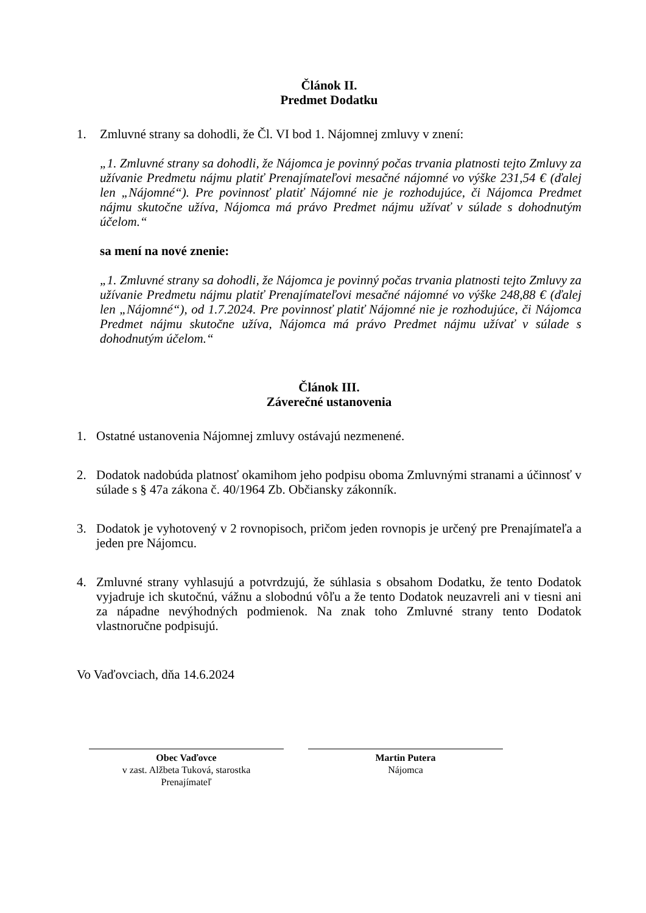Článok II.
Predmet Dodatku
1. Zmluvné strany sa dohodli, že Čl. VI bod 1. Nájomnej zmluvy v znení:
„1. Zmluvné strany sa dohodli, že Nájomca je povinný počas trvania platnosti tejto Zmluvy za užívanie Predmetu nájmu platiť Prenajímateľovi mesačné nájomné vo výške 231,54 € (ďalej len „Nájomné“). Pre povinnosť platiť Nájomné nie je rozhodujúce, či Nájomca Predmet nájmu skutočne užíva, Nájomca má právo Predmet nájmu užívať v súlade s dohodnutým účelom.“
sa mení na nové znenie:
„1. Zmluvné strany sa dohodli, že Nájomca je povinný počas trvania platnosti tejto Zmluvy za užívanie Predmetu nájmu platiť Prenajímateľovi mesačné nájomné vo výške 248,88 € (ďalej len „Nájomné“), od 1.7.2024. Pre povinnosť platiť Nájomné nie je rozhodujúce, či Nájomca Predmet nájmu skutočne užíva, Nájomca má právo Predmet nájmu užívať v súlade s dohodnutým účelom.“
Článok III.
Záverečné ustanovenia
1. Ostatné ustanovenia Nájomnej zmluvy ostávajú nezmenené.
2. Dodatok nadobúda platnosť okamihom jeho podpisu oboma Zmluvnými stranami a účinnosť v súlade s § 47a zákona č. 40/1964 Zb. Občiansky zákonník.
3. Dodatok je vyhotovený v 2 rovnopisoch, pričom jeden rovnopis je určený pre Prenajímateľa a jeden pre Nájomcu.
4. Zmluvné strany vyhlasujú a potvrdzujú, že súhlasia s obsahom Dodatku, že tento Dodatok vyjadruje ich skutočnú, vážnu a slobodnú vôľu a že tento Dodatok neuzavreli ani v tiesni ani za nápadne nevýhodných podmienok. Na znak toho Zmluvné strany tento Dodatok vlastnoručne podpisujú.
Vo Vaďovciach, dňa 14.6.2024
Obec Vaďovce
v zast. Alžbeta Tuková, starostka
Prenajímateľ
Martin Putera
Nájomca